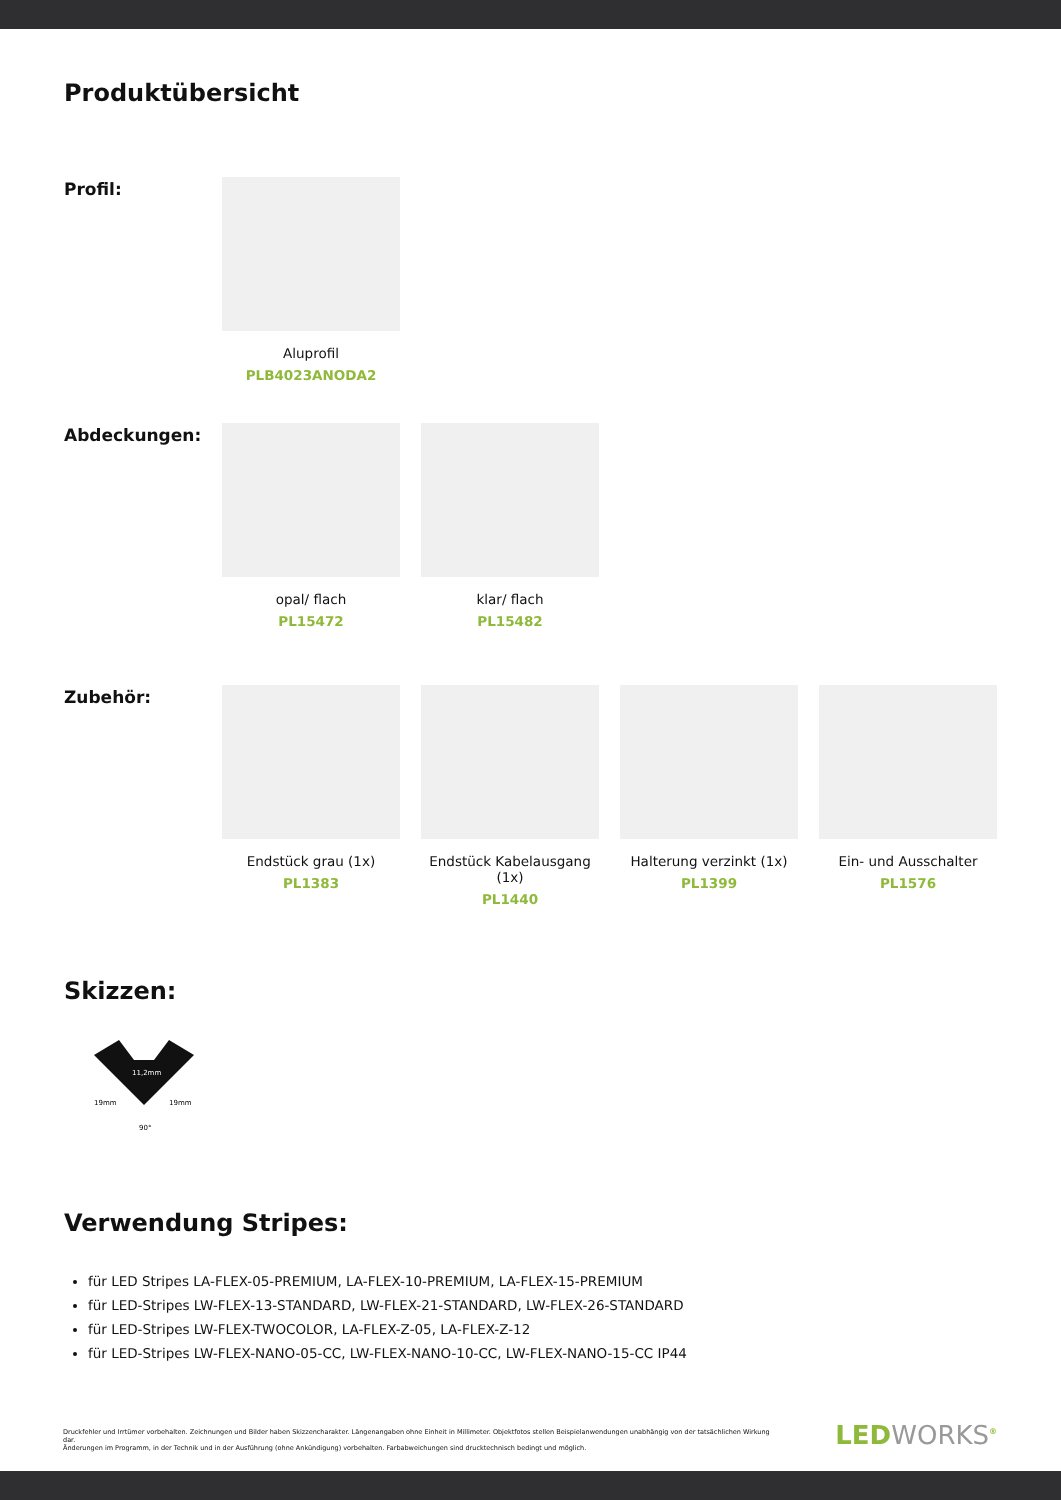Produktübersicht
Profil:
Aluprofil
PLB4023ANODA2
Abdeckungen:
opal/ flach
PL15472
klar/ flach
PL15482
Zubehör:
Endstück grau (1x)
PL1383
Endstück Kabelausgang (1x)
PL1440
Halterung verzinkt (1x)
PL1399
Ein- und Ausschalter
PL1576
Skizzen:
11,2mm
19mm
19mm
90°
Verwendung Stripes:
für LED Stripes LA-FLEX-05-PREMIUM, LA-FLEX-10-PREMIUM, LA-FLEX-15-PREMIUM
für LED-Stripes LW-FLEX-13-STANDARD, LW-FLEX-21-STANDARD, LW-FLEX-26-STANDARD
für LED-Stripes LW-FLEX-TWOCOLOR, LA-FLEX-Z-05, LA-FLEX-Z-12
für LED-Stripes LW-FLEX-NANO-05-CC, LW-FLEX-NANO-10-CC, LW-FLEX-NANO-15-CC IP44
Druckfehler und Irrtümer vorbehalten. Zeichnungen und Bilder haben Skizzencharakter. Längenangaben ohne Einheit in Millimeter. Objektfotos stellen Beispielanwendungen unabhängig von der tatsächlichen Wirkung dar.
Änderungen im Programm, in der Technik und in der Ausführung (ohne Ankündigung) vorbehalten. Farbabweichungen sind drucktechnisch bedingt und möglich.
LEDWORKS<sup>®</sup>